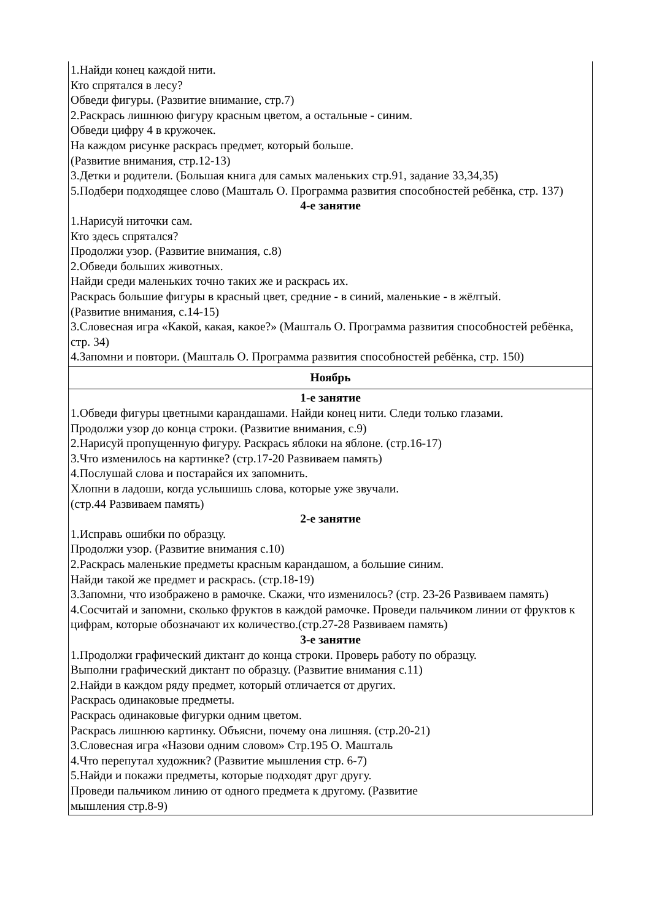| 1.Найди конец каждой нити. Кто спрятался в лесу? Обведи фигуры. (Развитие внимание, стр.7) 2.Раскрась лишнюю фигуру красным цветом, а остальные - синим. Обведи цифру 4 в кружочек. На каждом рисунке раскрась предмет, который больше. (Развитие внимания, стр.12-13) 3.Детки и родители. (Большая книга для самых маленьких стр.91, задание 33,34,35) 5.Подбери подходящее слово (Машталь О. Программа развития способностей ребёнка, стр. 137) 4-е занятие 1.Нарисуй ниточки сам. Кто здесь спрятался? Продолжи узор. (Развитие внимания, с.8) 2.Обведи больших животных. Найди среди маленьких точно таких же и раскрась их. Раскрась большие фигуры в красный цвет, средние - в синий, маленькие - в жёлтый. (Развитие внимания, с.14-15) 3.Словесная игра «Какой, какая, какое?» (Машталь О. Программа развития способностей ребёнка, стр. 34) 4.Запомни и повтори. (Машталь О. Программа развития способностей ребёнка, стр. 150) |
| Ноябрь |
| 1-е занятие 1.Обведи фигуры цветными карандашами. Найди конец нити. Следи только глазами. Продолжи узор до конца строки. (Развитие внимания, с.9) 2.Нарисуй пропущенную фигуру. Раскрась яблоки на яблоне. (стр.16-17) 3.Что изменилось на картинке? (стр.17-20 Развиваем память) 4.Послушай слова и постарайся их запомнить. Хлопни в ладоши, когда услышишь слова, которые уже звучали. (стр.44 Развиваем память) 2-е занятие 1.Исправь ошибки по образцу. Продолжи узор. (Развитие внимания с.10) 2.Раскрась маленькие предметы красным карандашом, а большие синим. Найди такой же предмет и раскрась. (стр.18-19) 3.Запомни, что изображено в рамочке. Скажи, что изменилось? (стр. 23-26 Развиваем память) 4.Сосчитай и запомни, сколько фруктов в каждой рамочке. Проведи пальчиком линии от фруктов к цифрам, которые обозначают их количество.(стр.27-28 Развиваем память) 3-е занятие 1.Продолжи графический диктант до конца строки. Проверь работу по образцу. Выполни графический диктант по образцу. (Развитие внимания с.11) 2.Найди в каждом ряду предмет, который отличается от других. Раскрась одинаковые предметы. Раскрась одинаковые фигурки одним цветом. Раскрась лишнюю картинку. Объясни, почему она лишняя. (стр.20-21) 3.Словесная игра «Назови одним словом» Стр.195 О. Машталь 4.Что перепутал художник? (Развитие мышления стр. 6-7) 5.Найди и покажи предметы, которые подходят друг другу. Проведи пальчиком линию от одного предмета к другому. (Развитие мышления стр.8-9) |